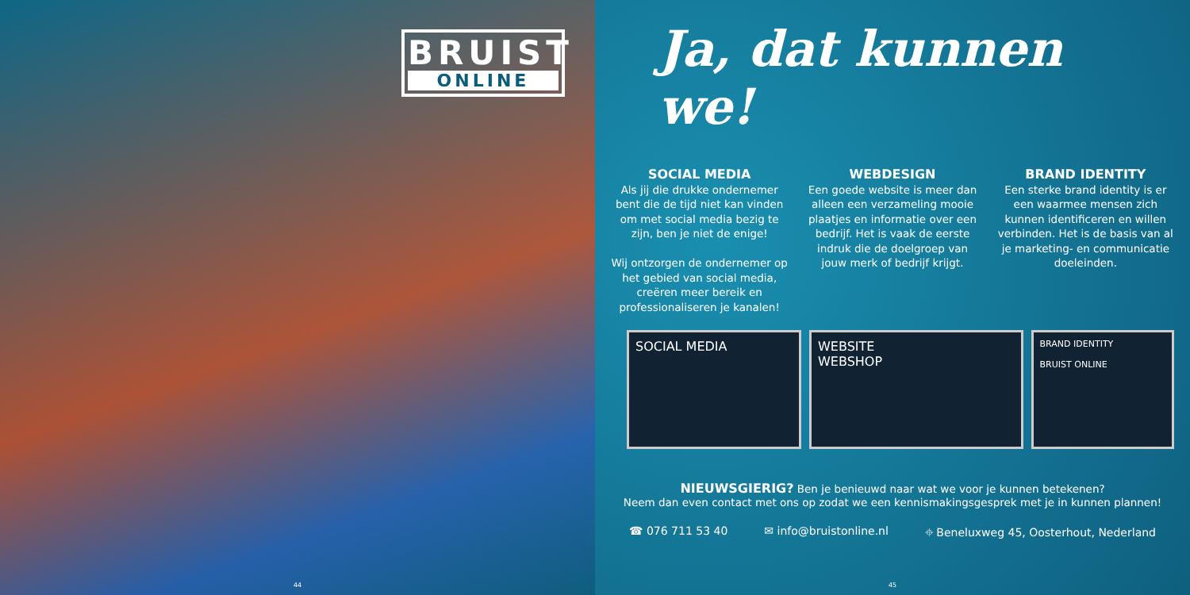BRUIST
ONLINE
Ja, dat kunnen we!
SOCIAL MEDIA
Als jij die drukke ondernemer bent die de tijd niet kan vinden om met social media bezig te zijn, ben je niet de enige!
Wij ontzorgen de ondernemer op het gebied van social media, creëren meer bereik en professionaliseren je kanalen!
WEBDESIGN
Een goede website is meer dan alleen een verzameling mooie plaatjes en informatie over een bedrijf. Het is vaak de eerste indruk die de doelgroep van jouw merk of bedrijf krijgt.
BRAND IDENTITY
Een sterke brand identity is er een waarmee mensen zich kunnen identificeren en willen verbinden. Het is de basis van al je marketing- en communicatie doeleinden.
SOCIAL MEDIA WEBSITE
WEBSHOP
BRAND IDENTITY
BRUIST ONLINE
NIEUWSGIERIG? Ben je benieuwd naar wat we voor je kunnen betekenen?
Neem dan even contact met ons op zodat we een kennismakingsgesprek met je in kunnen plannen!
☎ 076 711 53 40 ✉ info@bruistonline.nl ⌖ Beneluxweg 45, Oosterhout, Nederland
44 45